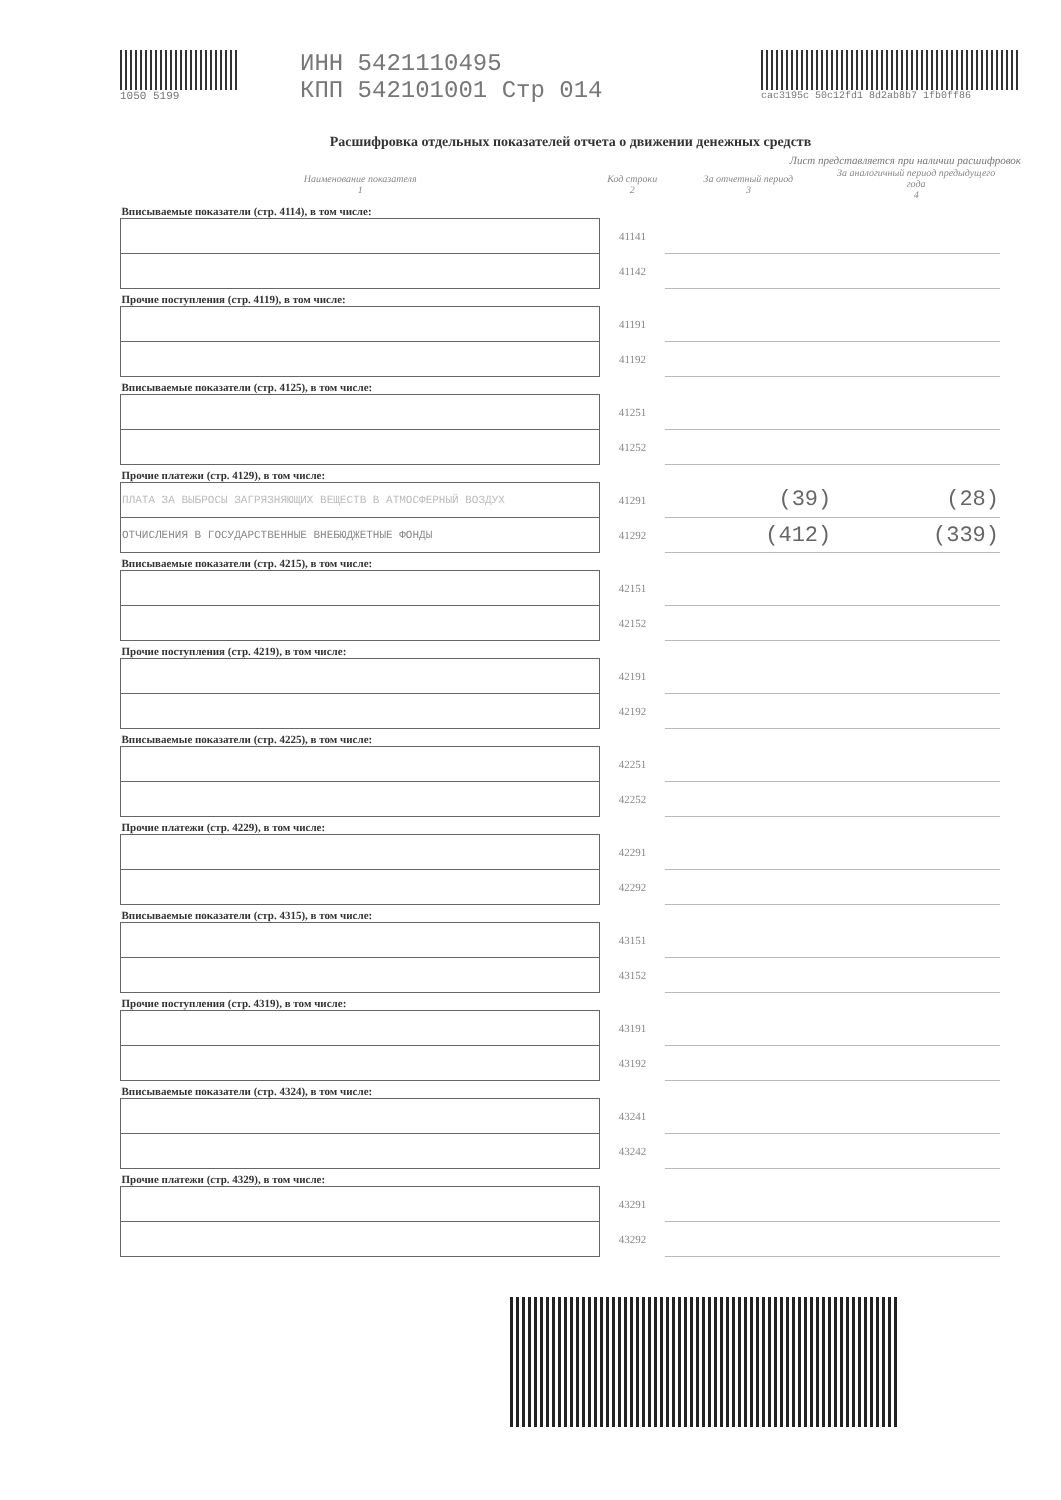1050 5199
ИНН 5421110495
КПП 542101001 Стр 014
cac3195c 50c12fd1 8d2ab8b7 1fb0ff86
Расшифровка отдельных показателей отчета о движении денежных средств
Лист представляется при наличии расшифровок
| Наименование показателя 1 | Код строки 2 | За отчетный период 3 | За аналогичный период предыдущего года 4 |
| --- | --- | --- | --- |
| Вписываемые показатели (стр. 4114), в том числе: | | | |
| | 41141 | | |
| | 41142 | | |
| Прочие поступления (стр. 4119), в том числе: | | | |
| | 41191 | | |
| | 41192 | | |
| Вписываемые показатели (стр. 4125), в том числе: | | | |
| | 41251 | | |
| | 41252 | | |
| Прочие платежи (стр. 4129), в том числе: | | | |
| ПЛАТА ЗА ВЫБРОСЫ ЗАГРЯЗНЯЮЩИХ ВЕЩЕСТВ В АТМОСФЕРНЫЙ ВОЗДУХ | 41291 | (39) | (28) |
| ОТЧИСЛЕНИЯ В ГОСУДАРСТВЕННЫЕ ВНЕБЮДЖЕТНЫЕ ФОНДЫ | 41292 | (412) | (339) |
| Вписываемые показатели (стр. 4215), в том числе: | | | |
| | 42151 | | |
| | 42152 | | |
| Прочие поступления (стр. 4219), в том числе: | | | |
| | 42191 | | |
| | 42192 | | |
| Вписываемые показатели (стр. 4225), в том числе: | | | |
| | 42251 | | |
| | 42252 | | |
| Прочие платежи (стр. 4229), в том числе: | | | |
| | 42291 | | |
| | 42292 | | |
| Вписываемые показатели (стр. 4315), в том числе: | | | |
| | 43151 | | |
| | 43152 | | |
| Прочие поступления (стр. 4319), в том числе: | | | |
| | 43191 | | |
| | 43192 | | |
| Вписываемые показатели (стр. 4324), в том числе: | | | |
| | 43241 | | |
| | 43242 | | |
| Прочие платежи (стр. 4329), в том числе: | | | |
| | 43291 | | |
| | 43292 | | |